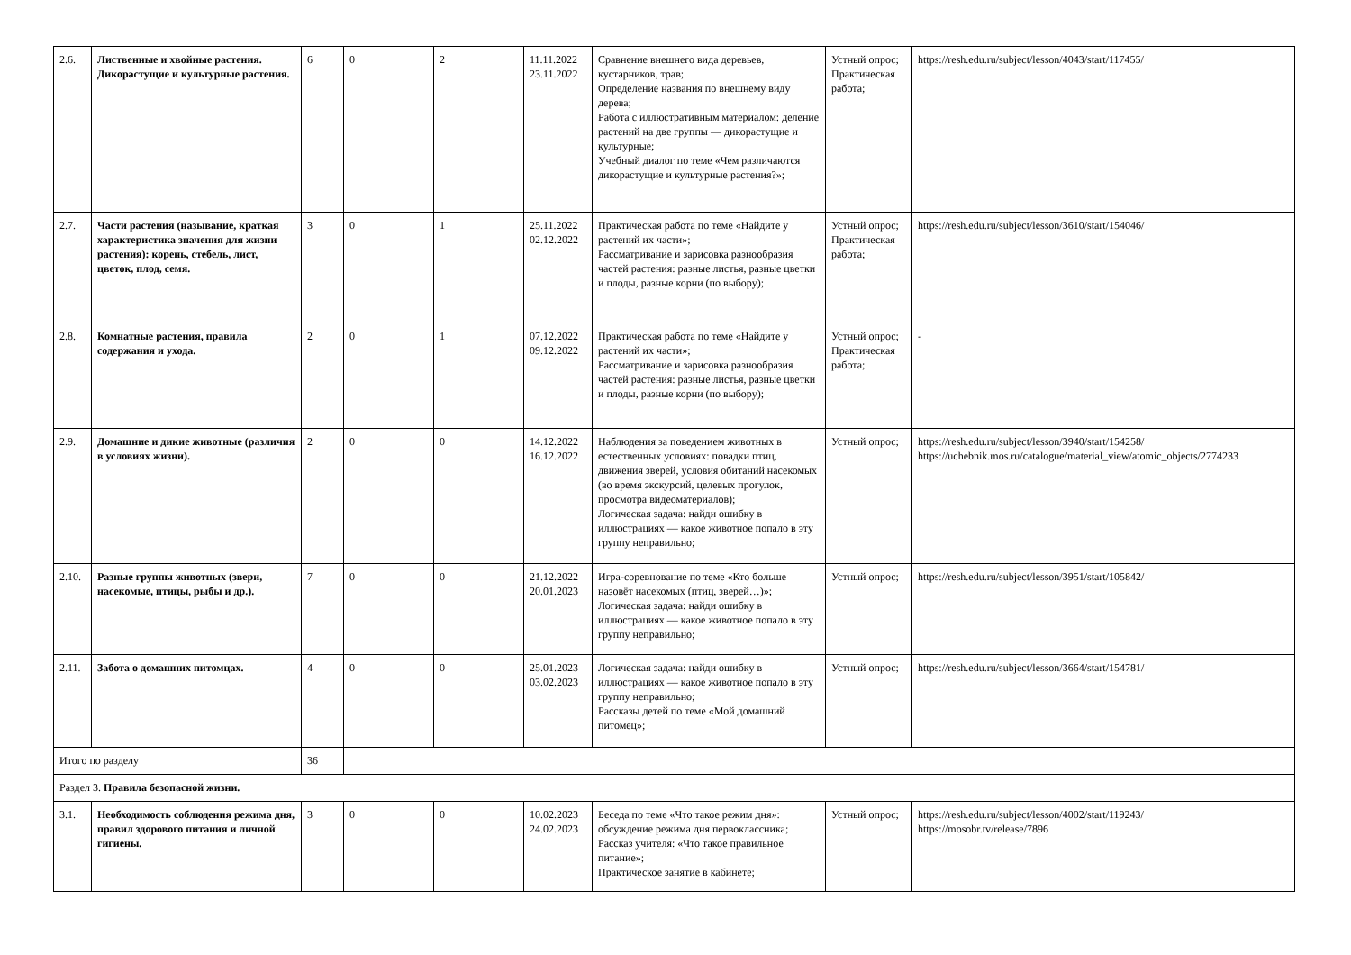| 2.6. | Лиственные и хвойные растения. Дикорастущие и культурные растения. | 6 | 0 | 2 | 11.11.2022 23.11.2022 | Сравнение внешнего вида деревьев, кустарников, трав; Определение названия по внешнему виду дерева; Работа с иллюстративным материалом: деление растений на две группы — дикорастущие и культурные; Учебный диалог по теме «Чем различаются дикорастущие и культурные растения?»; | Устный опрос; Практическая работа; | https://resh.edu.ru/subject/lesson/4043/start/117455/ |
| 2.7. | Части растения (называние, краткая характеристика значения для жизни растения): корень, стебель, лист, цветок, плод, семя. | 3 | 0 | 1 | 25.11.2022 02.12.2022 | Практическая работа по теме «Найдите у растений их части»; Рассматривание и зарисовка разнообразия частей растения: разные листья, разные цветки и плоды, разные корни (по выбору); | Устный опрос; Практическая работа; | https://resh.edu.ru/subject/lesson/3610/start/154046/ |
| 2.8. | Комнатные растения, правила содержания и ухода. | 2 | 0 | 1 | 07.12.2022 09.12.2022 | Практическая работа по теме «Найдите у растений их части»; Рассматривание и зарисовка разнообразия частей растения: разные листья, разные цветки и плоды, разные корни (по выбору); | Устный опрос; Практическая работа; | - |
| 2.9. | Домашние и дикие животные (различия в условиях жизни). | 2 | 0 | 0 | 14.12.2022 16.12.2022 | Наблюдения за поведением животных в естественных условиях: повадки птиц, движения зверей, условия обитаний насекомых (во время экскурсий, целевых прогулок, просмотра видеоматериалов); Логическая задача: найди ошибку в иллюстрациях — какое животное попало в эту группу неправильно; | Устный опрос; | https://resh.edu.ru/subject/lesson/3940/start/154258/ https://uchebnik.mos.ru/catalogue/material_view/atomic_objects/2774233 |
| 2.10. | Разные группы животных (звери, насекомые, птицы, рыбы и др.). | 7 | 0 | 0 | 21.12.2022 20.01.2023 | Игра-соревнование по теме «Кто больше назовёт насекомых (птиц, зверей…)»; Логическая задача: найди ошибку в иллюстрациях — какое животное попало в эту группу неправильно; | Устный опрос; | https://resh.edu.ru/subject/lesson/3951/start/105842/ |
| 2.11. | Забота о домашних питомцах. | 4 | 0 | 0 | 25.01.2023 03.02.2023 | Логическая задача: найди ошибку в иллюстрациях — какое животное попало в эту группу неправильно; Рассказы детей по теме «Мой домашний питомец»; | Устный опрос; | https://resh.edu.ru/subject/lesson/3664/start/154781/ |
| Итого по разделу | | 36 | | | | | | |
| Раздел 3. Правила безопасной жизни. | | | | | | | | |
| 3.1. | Необходимость соблюдения режима дня, правил здорового питания и личной гигиены. | 3 | 0 | 0 | 10.02.2023 24.02.2023 | Беседа по теме «Что такое режим дня»: обсуждение режима дня первоклассника; Рассказ учителя: «Что такое правильное питание»; Практическое занятие в кабинете; | Устный опрос; | https://resh.edu.ru/subject/lesson/4002/start/119243/ https://mosobr.tv/release/7896 |